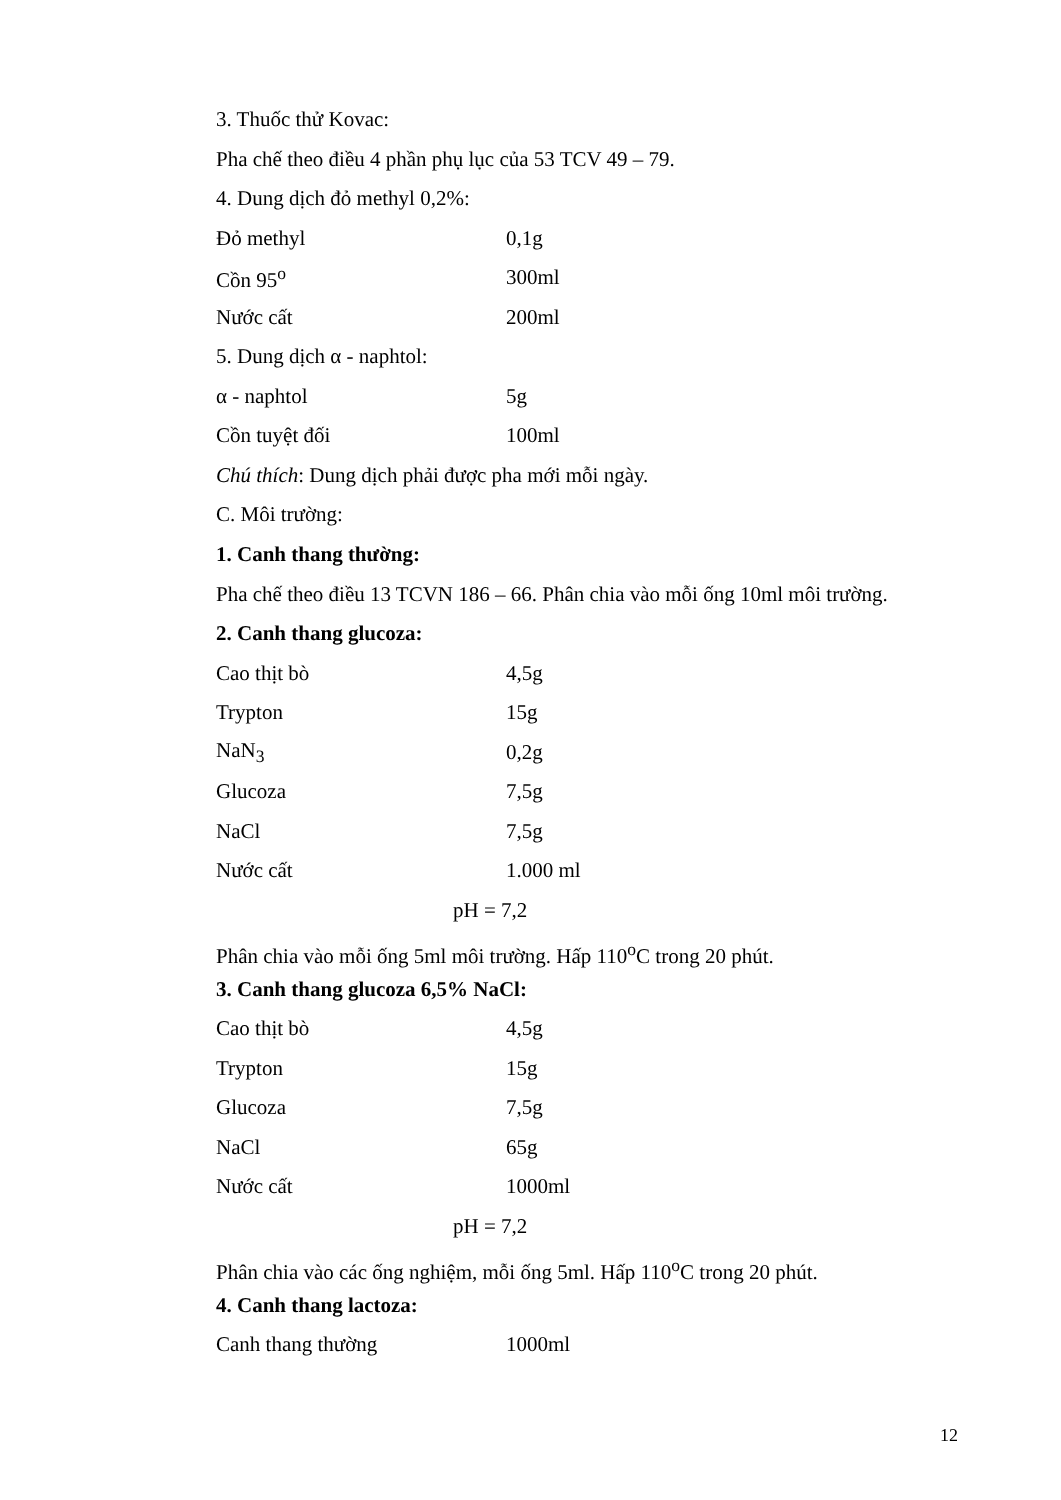3. Thuốc thử Kovac:
Pha chế theo điều 4 phần phụ lục của 53 TCV 49 – 79.
4. Dung dịch đỏ methyl 0,2%:
| Đỏ methyl | 0,1g |
| Cồn 95<sup>o</sup> | 300ml |
| Nước cất | 200ml |
5. Dung dịch α - naphtol:
| α - naphtol | 5g |
| Cồn tuyệt đối | 100ml |
Chú thích: Dung dịch phải được pha mới mỗi ngày.
C. Môi trường:
1. Canh thang thường:
Pha chế theo điều 13 TCVN 186 – 66. Phân chia vào mỗi ống 10ml môi trường.
2. Canh thang glucoza:
| Cao thịt bò | 4,5g |
| Trypton | 15g |
| NaN<sub>3</sub> | 0,2g |
| Glucoza | 7,5g |
| NaCl | 7,5g |
| Nước cất | 1.000 ml |
pH = 7,2
Phân chia vào mỗi ống 5ml môi trường. Hấp 110<sup>o</sup>C trong 20 phút.
3. Canh thang glucoza 6,5% NaCl:
| Cao thịt bò | 4,5g |
| Trypton | 15g |
| Glucoza | 7,5g |
| NaCl | 65g |
| Nước cất | 1000ml |
pH = 7,2
Phân chia vào các ống nghiệm, mỗi ống 5ml. Hấp 110<sup>o</sup>C trong 20 phút.
4. Canh thang lactoza:
| Canh thang thường | 1000ml |
12